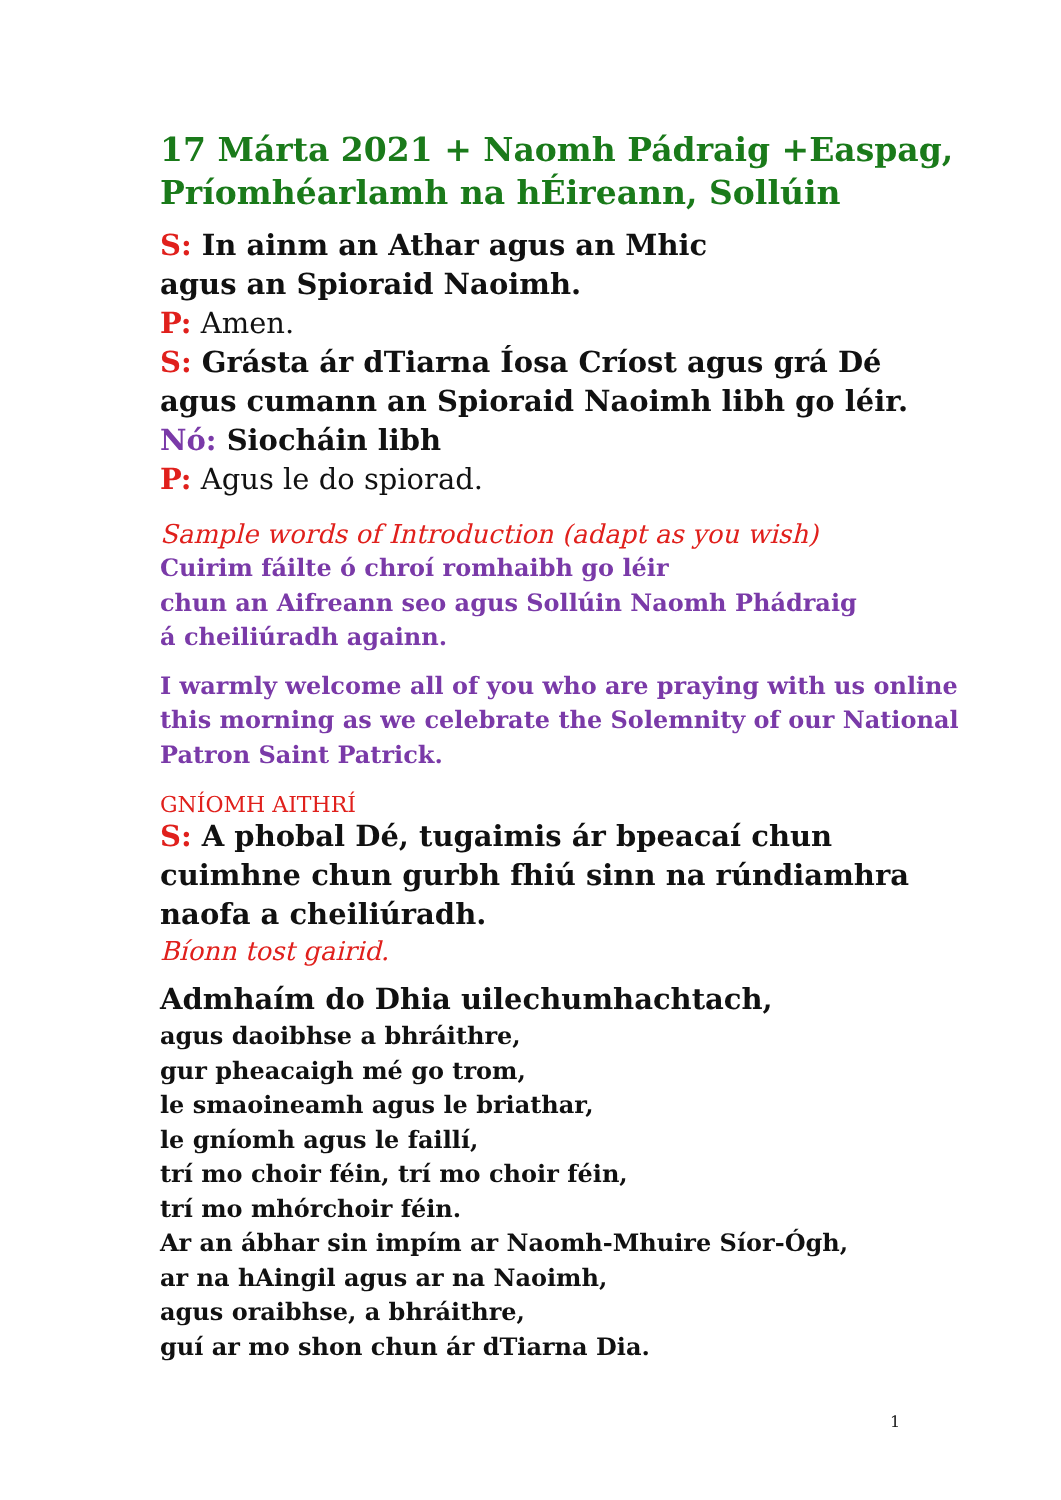17 Márta 2021 + Naomh Pádraig +Easpag, Príomhéarlamh na hÉireann, Sollúin
S: In ainm an Athar agus an Mhic
agus an Spioraid Naoimh.
P: Amen.
S: Grásta ár dTiarna Íosa Críost agus grá Dé agus cumann an Spioraid Naoimh libh go léir.
Nó: Siocháin libh
P: Agus le do spiorad.
Sample words of Introduction (adapt as you wish)
Cuirim fáilte ó chroí romhaibh go léir
chun an Aifreann seo agus Sollúin Naomh Phádraig
á cheiliúradh againn.
I warmly welcome all of you who are praying with us online this morning as we celebrate the Solemnity of our National Patron Saint Patrick.
GNÍOMH AITHRÍ
S: A phobal Dé, tugaimis ár bpeacaí chun cuimhne chun gurbh fhiú sinn na rúndiamhra naofa a cheiliúradh.
Bíonn tost gairid.
Admhaím do Dhia uilechumhachtach,
agus daoibhse a bhráithre,
gur pheacaigh mé go trom,
le smaoineamh agus le briathar,
le gníomh agus le faillí,
trí mo choir féin, trí mo choir féin,
trí mo mhórchoir féin.
Ar an ábhar sin impím ar Naomh-Mhuire Síor-Ógh,
ar na hAingil agus ar na Naoimh,
agus oraibhse, a bhráithre,
guí ar mo shon chun ár dTiarna Dia.
1